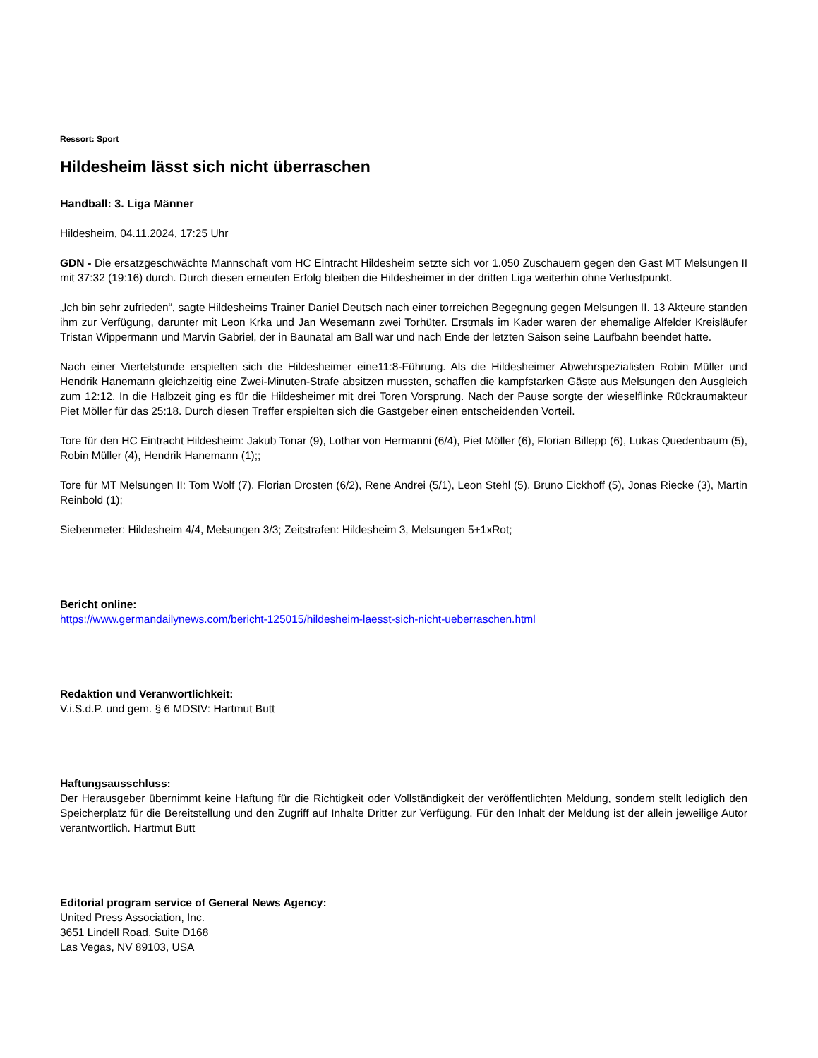Ressort: Sport
Hildesheim lässt sich nicht überraschen
Handball: 3. Liga Männer
Hildesheim, 04.11.2024, 17:25 Uhr
GDN - Die ersatzgeschwächte Mannschaft vom HC Eintracht Hildesheim setzte sich vor 1.050 Zuschauern gegen den Gast MT Melsungen II mit 37:32 (19:16) durch. Durch diesen erneuten Erfolg bleiben die Hildesheimer in der dritten Liga weiterhin ohne Verlustpunkt.
„Ich bin sehr zufrieden“, sagte Hildesheims Trainer Daniel Deutsch nach einer torreichen Begegnung gegen Melsungen II. 13 Akteure standen ihm zur Verfügung, darunter mit Leon Krka und Jan Wesemann zwei Torhüter. Erstmals im Kader waren der ehemalige Alfelder Kreisläufer Tristan Wippermann und Marvin Gabriel, der in Baunatal am Ball war und nach Ende der letzten Saison seine Laufbahn beendet hatte.
Nach einer Viertelstunde erspielten sich die Hildesheimer eine11:8-Führung. Als die Hildesheimer Abwehrspezialisten Robin Müller und Hendrik Hanemann gleichzeitig eine Zwei-Minuten-Strafe absitzen mussten, schaffen die kampfstarken Gäste aus Melsungen den Ausgleich zum 12:12. In die Halbzeit ging es für die Hildesheimer mit drei Toren Vorsprung. Nach der Pause sorgte der wieselflinke Rückraumakteur Piet Möller für das 25:18. Durch diesen Treffer erspielten sich die Gastgeber einen entscheidenden Vorteil.
Tore für den HC Eintracht Hildesheim: Jakub Tonar (9), Lothar von Hermanni (6/4), Piet Möller (6), Florian Billepp (6), Lukas Quedenbaum (5), Robin Müller (4), Hendrik Hanemann (1);;
Tore für MT Melsungen II: Tom Wolf (7), Florian Drosten (6/2), Rene Andrei (5/1), Leon Stehl (5), Bruno Eickhoff (5), Jonas Riecke (3), Martin Reinbold (1);
Siebenmeter: Hildesheim 4/4, Melsungen 3/3; Zeitstrafen: Hildesheim 3, Melsungen 5+1xRot;
Bericht online:
https://www.germandailynews.com/bericht-125015/hildesheim-laesst-sich-nicht-ueberraschen.html
Redaktion und Veranwortlichkeit:
V.i.S.d.P. und gem. § 6 MDStV: Hartmut Butt
Haftungsausschluss:
Der Herausgeber übernimmt keine Haftung für die Richtigkeit oder Vollständigkeit der veröffentlichten Meldung, sondern stellt lediglich den Speicherplatz für die Bereitstellung und den Zugriff auf Inhalte Dritter zur Verfügung. Für den Inhalt der Meldung ist der allein jeweilige Autor verantwortlich. Hartmut Butt
Editorial program service of General News Agency:
United Press Association, Inc.
3651 Lindell Road, Suite D168
Las Vegas, NV 89103, USA